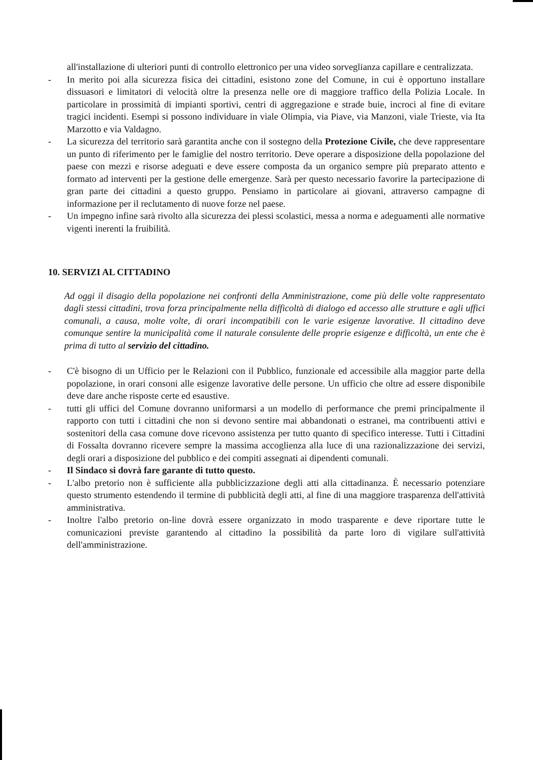all'installazione di ulteriori punti di controllo elettronico per una video sorveglianza capillare e centralizzata.
- In merito poi alla sicurezza fisica dei cittadini, esistono zone del Comune, in cui è opportuno installare dissuasori e limitatori di velocità oltre la presenza nelle ore di maggiore traffico della Polizia Locale. In particolare in prossimità di impianti sportivi, centri di aggregazione e strade buie, incroci al fine di evitare tragici incidenti. Esempi si possono individuare in viale Olimpia, via Piave, via Manzoni, viale Trieste, via Ita Marzotto e via Valdagno.
- La sicurezza del territorio sarà garantita anche con il sostegno della Protezione Civile, che deve rappresentare un punto di riferimento per le famiglie del nostro territorio. Deve operare a disposizione della popolazione del paese con mezzi e risorse adeguati e deve essere composta da un organico sempre più preparato attento e formato ad interventi per la gestione delle emergenze. Sarà per questo necessario favorire la partecipazione di gran parte dei cittadini a questo gruppo. Pensiamo in particolare ai giovani, attraverso campagne di informazione per il reclutamento di nuove forze nel paese.
- Un impegno infine sarà rivolto alla sicurezza dei plessi scolastici, messa a norma e adeguamenti alle normative vigenti inerenti la fruibilità.
10. SERVIZI AL CITTADINO
Ad oggi il disagio della popolazione nei confronti della Amministrazione, come più delle volte rappresentato dagli stessi cittadini, trova forza principalmente nella difficoltà di dialogo ed accesso alle strutture e agli uffici comunali, a causa, molte volte, di orari incompatibili con le varie esigenze lavorative. Il cittadino deve comunque sentire la municipalità come il naturale consulente delle proprie esigenze e difficoltà, un ente che è prima di tutto al servizio del cittadino.
- C'è bisogno di un Ufficio per le Relazioni con il Pubblico, funzionale ed accessibile alla maggior parte della popolazione, in orari consoni alle esigenze lavorative delle persone. Un ufficio che oltre ad essere disponibile deve dare anche risposte certe ed esaustive.
- tutti gli uffici del Comune dovranno uniformarsi a un modello di performance che premi principalmente il rapporto con tutti i cittadini che non si devono sentire mai abbandonati o estranei, ma contribuenti attivi e sostenitori della casa comune dove ricevono assistenza per tutto quanto di specifico interesse. Tutti i Cittadini di Fossalta dovranno ricevere sempre la massima accoglienza alla luce di una razionalizzazione dei servizi, degli orari a disposizione del pubblico e dei compiti assegnati ai dipendenti comunali.
- Il Sindaco si dovrà fare garante di tutto questo.
- L'albo pretorio non è sufficiente alla pubblicizzazione degli atti alla cittadinanza. È necessario potenziare questo strumento estendendo il termine di pubblicità degli atti, al fine di una maggiore trasparenza dell'attività amministrativa.
- Inoltre l'albo pretorio on-line dovrà essere organizzato in modo trasparente e deve riportare tutte le comunicazioni previste garantendo al cittadino la possibilità da parte loro di vigilare sull'attività dell'amministrazione.